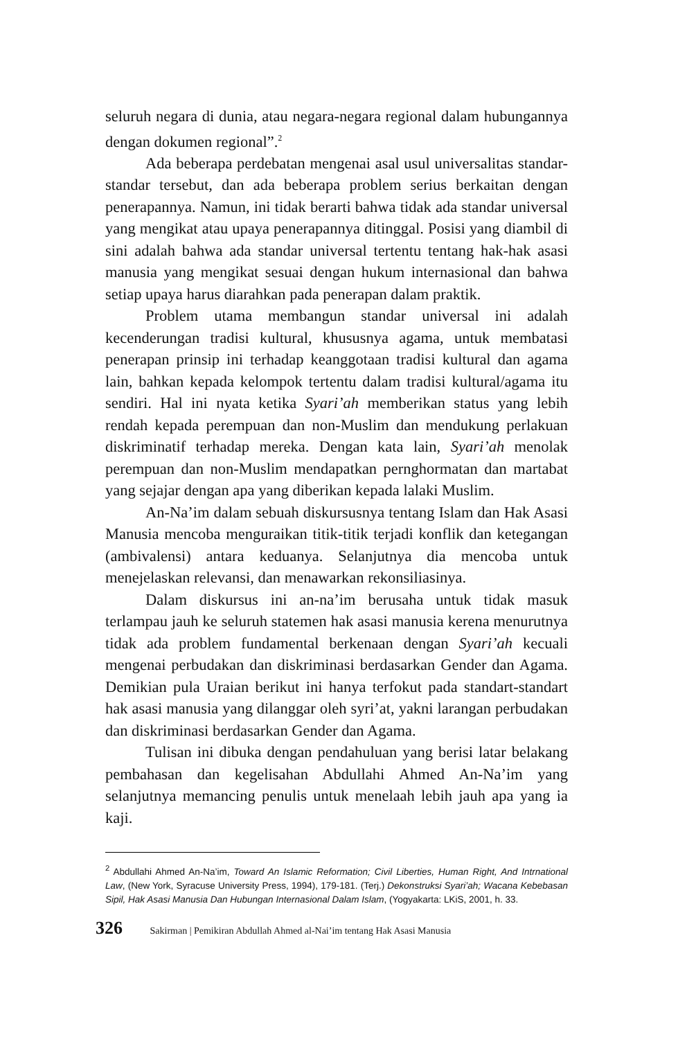seluruh negara di dunia, atau negara-negara regional dalam hubungannya dengan dokumen regional”.<sup>2</sup>
Ada beberapa perdebatan mengenai asal usul universalitas standar-standar tersebut, dan ada beberapa problem serius berkaitan dengan penerapannya. Namun, ini tidak berarti bahwa tidak ada standar universal yang mengikat atau upaya penerapannya ditinggal. Posisi yang diambil di sini adalah bahwa ada standar universal tertentu tentang hak-hak asasi manusia yang mengikat sesuai dengan hukum internasional dan bahwa setiap upaya harus diarahkan pada penerapan dalam praktik.
Problem utama membangun standar universal ini adalah kecenderungan tradisi kultural, khususnya agama, untuk membatasi penerapan prinsip ini terhadap keanggotaan tradisi kultural dan agama lain, bahkan kepada kelompok tertentu dalam tradisi kultural/agama itu sendiri. Hal ini nyata ketika Syari’ah memberikan status yang lebih rendah kepada perempuan dan non-Muslim dan mendukung perlakuan diskriminatif terhadap mereka. Dengan kata lain, Syari’ah menolak perempuan dan non-Muslim mendapatkan pernghormatan dan martabat yang sejajar dengan apa yang diberikan kepada lalaki Muslim.
An-Na’im dalam sebuah diskursusnya tentang Islam dan Hak Asasi Manusia mencoba menguraikan titik-titik terjadi konflik dan ketegangan (ambivalensi) antara keduanya. Selanjutnya dia mencoba untuk menejelaskan relevansi, dan menawarkan rekonsiliasinya.
Dalam diskursus ini an-na’im berusaha untuk tidak masuk terlampau jauh ke seluruh statemen hak asasi manusia kerena menurutnya tidak ada problem fundamental berkenaan dengan Syari’ah kecuali mengenai perbudakan dan diskriminasi berdasarkan Gender dan Agama. Demikian pula Uraian berikut ini hanya terfokut pada standart-standart hak asasi manusia yang dilanggar oleh syri’at, yakni larangan perbudakan dan diskriminasi berdasarkan Gender dan Agama.
Tulisan ini dibuka dengan pendahuluan yang berisi latar belakang pembahasan dan kegelisahan Abdullahi Ahmed An-Na’im yang selanjutnya memancing penulis untuk menelaah lebih jauh apa yang ia kaji.
<sup>2</sup> Abdullahi Ahmed An-Na’im, Toward An Islamic Reformation; Civil Liberties, Human Right, And Intrnational Law, (New York, Syracuse University Press, 1994), 179-181. (Terj.) Dekonstruksi Syari’ah; Wacana Kebebasan Sipil, Hak Asasi Manusia Dan Hubungan Internasional Dalam Islam, (Yogyakarta: LKiS, 2001, h. 33.
326 Sakirman | Pemikiran Abdullah Ahmed al-Nai’im tentang Hak Asasi Manusia